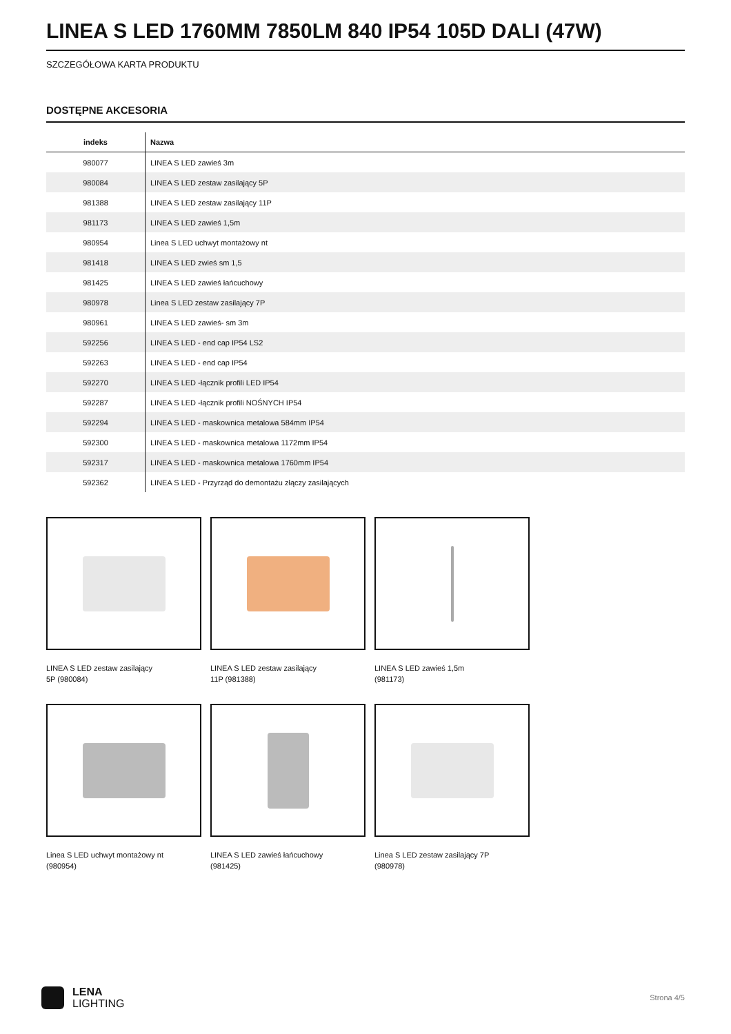LINEA S LED 1760MM 7850LM 840 IP54 105D DALI (47W)
SZCZEGÓŁOWA KARTA PRODUKTU
DOSTĘPNE AKCESORIA
| indeks | Nazwa |
| --- | --- |
| 980077 | LINEA S LED zawieś 3m |
| 980084 | LINEA S LED zestaw zasilający 5P |
| 981388 | LINEA S LED zestaw zasilający 11P |
| 981173 | LINEA S LED zawieś 1,5m |
| 980954 | Linea S LED uchwyt montażowy nt |
| 981418 | LINEA S LED zwieś sm 1,5 |
| 981425 | LINEA S LED zawieś łańcuchowy |
| 980978 | Linea S LED zestaw zasilający 7P |
| 980961 | LINEA S LED zawieś- sm 3m |
| 592256 | LINEA S LED - end cap IP54 LS2 |
| 592263 | LINEA S LED - end cap IP54 |
| 592270 | LINEA S LED -łącznik profili LED IP54 |
| 592287 | LINEA S LED -łącznik profili NOŚNYCH IP54 |
| 592294 | LINEA S LED - maskownica metalowa 584mm IP54 |
| 592300 | LINEA S LED - maskownica metalowa 1172mm IP54 |
| 592317 | LINEA S LED - maskownica metalowa 1760mm IP54 |
| 592362 | LINEA S LED - Przyrząd do demontażu złączy zasilających |
LINEA S LED zestaw zasilający 5P (980084)
LINEA S LED zestaw zasilający 11P (981388)
LINEA S LED zawieś 1,5m (981173)
Linea S LED uchwyt montażowy nt (980954)
LINEA S LED zawieś łańcuchowy (981425)
Linea S LED zestaw zasilający 7P (980978)
LENA
LIGHTING
Strona 4/5